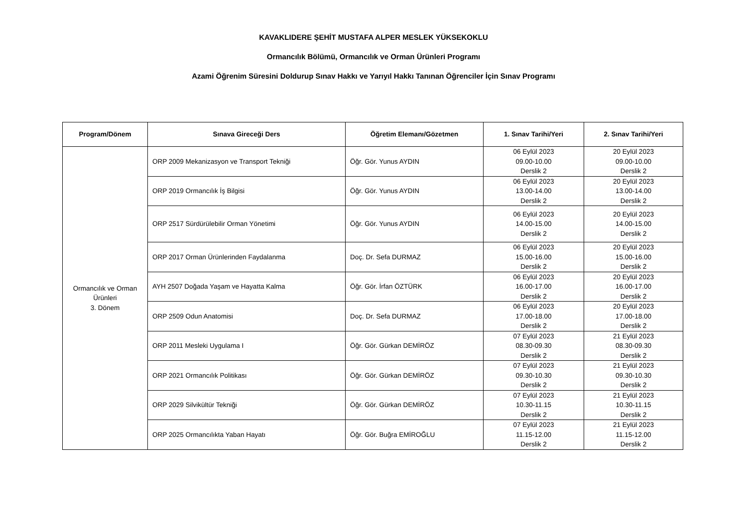KAVAKLIDERE ŞEHİT MUSTAFA ALPER MESLEK YÜKSEKOKLU
Ormancılık Bölümü, Ormancılık ve Orman Ürünleri Programı
Azami Öğrenim Süresini Doldurup Sınav Hakkı ve Yarıyıl Hakkı Tanınan Öğrenciler İçin Sınav Programı
| Program/Dönem | Sınava Gireceği Ders | Öğretim Elemanı/Gözetmen | 1. Sınav Tarihi/Yeri | 2. Sınav Tarihi/Yeri |
| --- | --- | --- | --- | --- |
| Ormancılık ve Orman Ürünleri 3. Dönem | ORP 2009 Mekanizasyon ve Transport Tekniği | Öğr. Gör. Yunus AYDIN | 06 Eylül 2023 09.00-10.00 Derslik 2 | 20 Eylül 2023 09.00-10.00 Derslik 2 |
| | ORP 2019 Ormancılık İş Bilgisi | Öğr. Gör. Yunus AYDIN | 06 Eylül 2023 13.00-14.00 Derslik 2 | 20 Eylül 2023 13.00-14.00 Derslik 2 |
| | ORP 2517 Sürdürülebilir Orman Yönetimi | Öğr. Gör. Yunus AYDIN | 06 Eylül 2023 14.00-15.00 Derslik 2 | 20 Eylül 2023 14.00-15.00 Derslik 2 |
| | ORP 2017 Orman Ürünlerinden Faydalanma | Doç. Dr. Sefa DURMAZ | 06 Eylül 2023 15.00-16.00 Derslik 2 | 20 Eylül 2023 15.00-16.00 Derslik 2 |
| | AYH 2507 Doğada Yaşam ve Hayatta Kalma | Öğr. Gör. İrfan ÖZTÜRK | 06 Eylül 2023 16.00-17.00 Derslik 2 | 20 Eylül 2023 16.00-17.00 Derslik 2 |
| | ORP 2509 Odun Anatomisi | Doç. Dr. Sefa DURMAZ | 06 Eylül 2023 17.00-18.00 Derslik 2 | 20 Eylül 2023 17.00-18.00 Derslik 2 |
| | ORP 2011 Mesleki Uygulama I | Öğr. Gör. Gürkan DEMİRÖZ | 07 Eylül 2023 08.30-09.30 Derslik 2 | 21 Eylül 2023 08.30-09.30 Derslik 2 |
| | ORP 2021 Ormancılık Politikası | Öğr. Gör. Gürkan DEMİRÖZ | 07 Eylül 2023 09.30-10.30 Derslik 2 | 21 Eylül 2023 09.30-10.30 Derslik 2 |
| | ORP 2029 Silvikültür Tekniği | Öğr. Gör. Gürkan DEMİRÖZ | 07 Eylül 2023 10.30-11.15 Derslik 2 | 21 Eylül 2023 10.30-11.15 Derslik 2 |
| | ORP 2025 Ormancılıkta Yaban Hayatı | Öğr. Gör. Buğra EMİROĞLU | 07 Eylül 2023 11.15-12.00 Derslik 2 | 21 Eylül 2023 11.15-12.00 Derslik 2 |